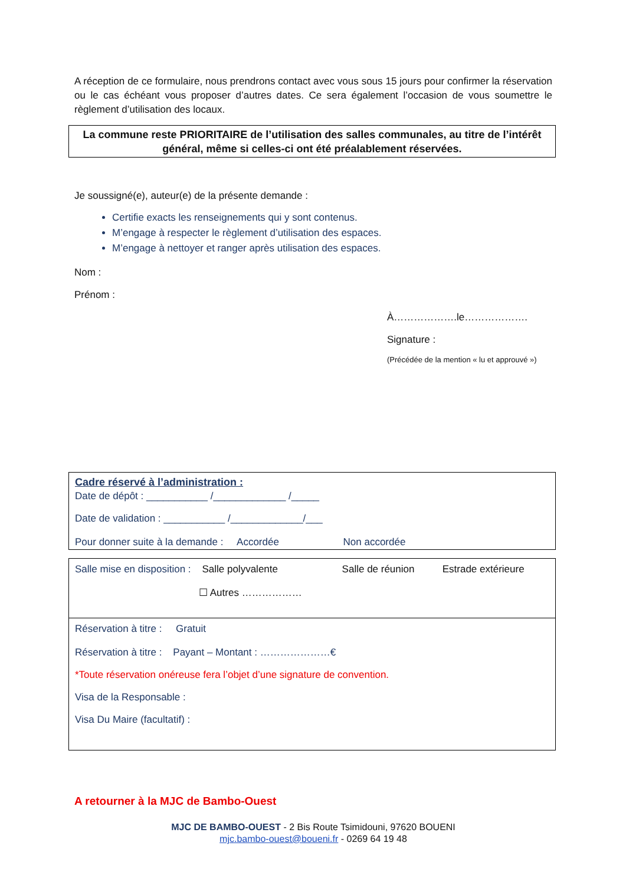A réception de ce formulaire, nous prendrons contact avec vous sous 15 jours pour confirmer la réservation ou le cas échéant vous proposer d’autres dates. Ce sera également l’occasion de vous soumettre le règlement d’utilisation des locaux.
La commune reste PRIORITAIRE de l’utilisation des salles communales, au titre de l’intérêt général, même si celles-ci ont été préalablement réservées.
Je soussigné(e), auteur(e) de la présente demande :
Certifie exacts les renseignements qui y sont contenus.
M’engage à respecter le règlement d’utilisation des espaces.
M’engage à nettoyer et ranger après utilisation des espaces.
Nom :
Prénom :
À……………….le……………….
Signature :
(Précédée de la mention « lu et approuvé »)
Cadre réservé à l’administration :
Date de dépôt : ___________ /_____________ /_____
Date de validation : ___________ /_____________/___
Pour donner suite à la demande : Accordée Non accordée
Salle mise en disposition : Salle polyvalente Salle de réunion Estrade extérieure
☐ Autres ………………
Réservation à titre : Gratuit
Réservation à titre : Payant – Montant : …………………€
*Toute réservation onéreuse fera l’objet d’une signature de convention.
Visa de la Responsable :
Visa Du Maire (facultatif) :
A retourner à la MJC de Bambo-Ouest
MJC DE BAMBO-OUEST - 2 Bis Route Tsimidouni, 97620 BOUENI
mjc.bambo-ouest@boueni.fr - 0269 64 19 48